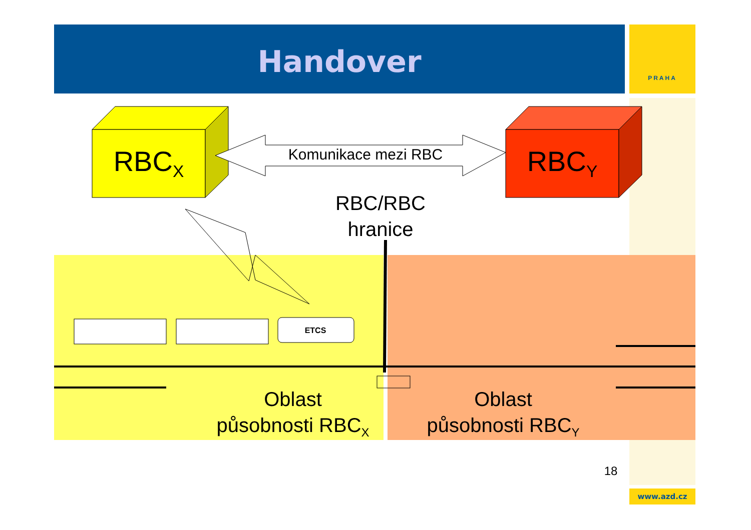PRAHA
Handover
RBC<sub>X</sub> RBC<sub>Y</sub>
Komunikace mezi RBC
RBC/RBC
hranice
ETCS
Oblast
působnosti RBC<sub>X</sub>
Oblast
působnosti RBC<sub>Y</sub>
18
www.azd.cz